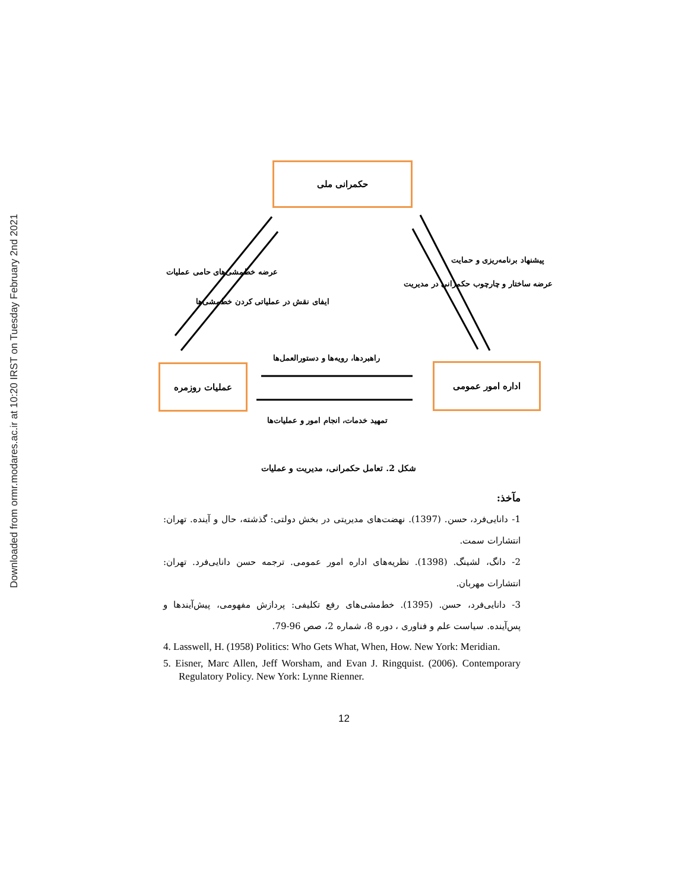Downloaded from ormr.modares.ac.ir at 10:20 IRST on Tuesday February 2nd 2021
حکمرانی ملی
عملیات روزمره اداره امور عمومی
عرضه خط‌مشی‌های حامی عملیات
ایفای نقش در عملیاتی کردن خط‌مشی‌ها
عرضه ساختار و چارچوب حکمرانی در مدیریت
پیشنهاد برنامه‌ریزی و حمایت
راهبردها، رویه‌ها و دستورالعمل‌ها
تمهید خدمات، انجام امور و عملیات‌ها
شکل 2. تعامل حکمرانی، مدیریت و عملیات
مآخذ:
1- دانایی‌فرد، حسن. (1397). نهضت‌های مدیریتی در بخش دولتی: گذشته، حال و آینده. تهران: انتشارات سمت.
2- دانگ، لشینگ. (1398). نظریه‌های اداره امور عمومی. ترجمه حسن دانایی‌فرد. تهران: انتشارات مهربان.
3- دانایی‌فرد، حسن. (1395). خط‌مشی‌های رفع تکلیفی: پردازش مفهومی، پیش‌آیندها و پس‌آینده. سیاست علم و فناوری ، دوره 8، شماره 2، صص 96-79.
4. Lasswell, H. (1958) Politics: Who Gets What, When, How. New York: Meridian.
5. Eisner, Marc Allen, Jeff Worsham, and Evan J. Ringquist. (2006). Contemporary Regulatory Policy. New York: Lynne Rienner.
12